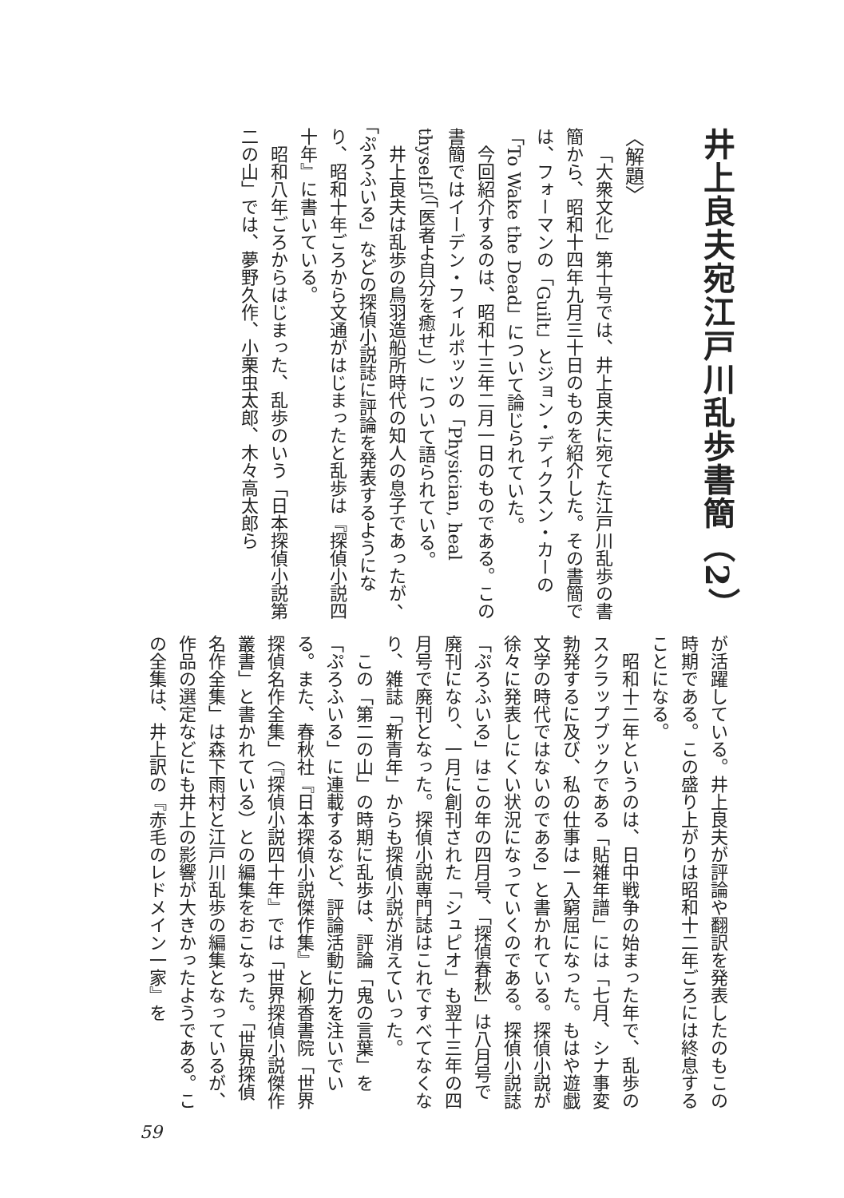井上良夫宛江戸川乱歩書簡（2）
〈解題〉
「大衆文化」第十号では、井上良夫に宛てた江戸川乱歩の書簡から、昭和十四年九月三十日のものを紹介した。その書簡では、フォーマンの「Guilt」とジョン・ディクスン・カーの「To Wake the Dead」について論じられていた。
今回紹介するのは、昭和十三年二月一日のものである。この書簡ではイーデン・フィルポッツの「Physician, heal thyself」（「医者よ自分を癒せ」）について語られている。
井上良夫は乱歩の鳥羽造船所時代の知人の息子であったが、「ぷろふいる」などの探偵小説誌に評論を発表するようになり、昭和十年ごろから文通がはじまったと乱歩は『探偵小説四十年』に書いている。
昭和八年ごろからはじまった、乱歩のいう「日本探偵小説第二の山」では、夢野久作、小栗虫太郎、木々高太郎ら
が活躍している。井上良夫が評論や翻訳を発表したのもこの時期である。この盛り上がりは昭和十二年ごろには終息することになる。
昭和十二年というのは、日中戦争の始まった年で、乱歩のスクラップブックである「貼雑年譜」には「七月、シナ事変勃発するに及び、私の仕事は一入窮屈になった。もはや遊戯文学の時代ではないのである」と書かれている。探偵小説が徐々に発表しにくい状況になっていくのである。探偵小説誌「ぷろふいる」はこの年の四月号、「探偵春秋」は八月号で廃刊になり、一月に創刊された「シュピオ」も翌十三年の四月号で廃刊となった。探偵小説専門誌はこれですべてなくなり、雑誌「新青年」からも探偵小説が消えていった。
この「第二の山」の時期に乱歩は、評論「鬼の言葉」を「ぷろふいる」に連載するなど、評論活動に力を注いでいる。また、春秋社『日本探偵小説傑作集』と柳香書院「世界探偵名作全集」（『探偵小説四十年』では「世界探偵小説傑作叢書」と書かれている）との編集をおこなった。「世界探偵名作全集」は森下雨村と江戸川乱歩の編集となっているが、作品の選定などにも井上の影響が大きかったようである。この全集は、井上訳の『赤毛のレドメイン一家』を
59